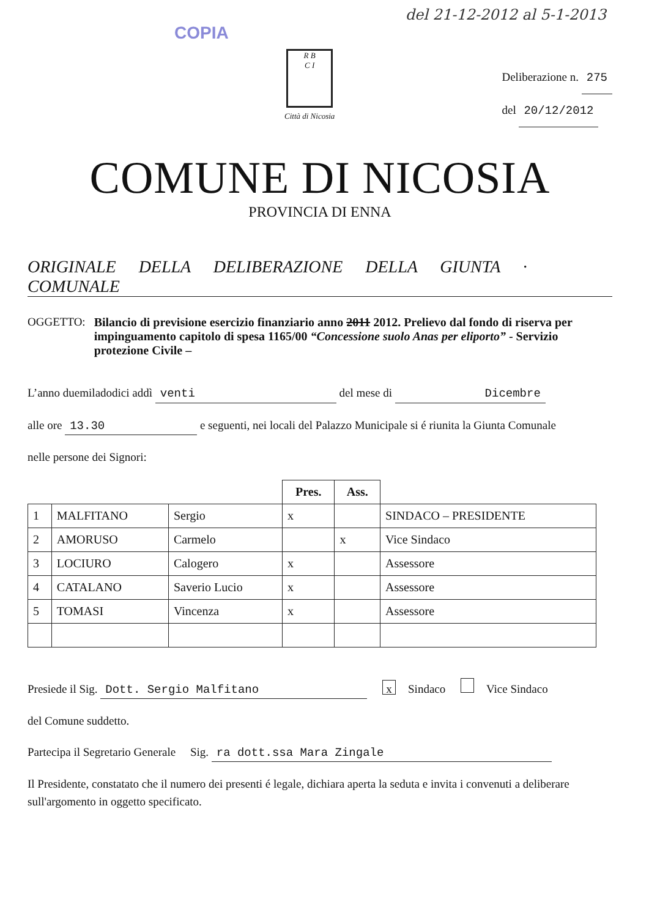del 21-12-2012 al 5-1-2013
COPIA
R B
C I
Città di Nicosia
Deliberazione n. 275
del 20/12/2012
COMUNE DI NICOSIA
PROVINCIA DI ENNA
ORIGINALE DELLA DELIBERAZIONE DELLA GIUNTA · COMUNALE
OGGETTO: Bilancio di previsione esercizio finanziario anno 2011 2012. Prelievo dal fondo di riserva per impinguamento capitolo di spesa 1165/00 “Concessione suolo Anas per eliporto” - Servizio protezione Civile –
L’anno duemiladodici addì venti del mese di Dicembre
alle ore 13.30 e seguenti, nei locali del Palazzo Municipale si é riunita la Giunta Comunale
nelle persone dei Signori:
| | | | Pres. | Ass. | |
| 1 | MALFITANO | Sergio | x | | SINDACO – PRESIDENTE |
| 2 | AMORUSO | Carmelo | | x | Vice Sindaco |
| 3 | LOCIURO | Calogero | x | | Assessore |
| 4 | CATALANO | Saverio Lucio | x | | Assessore |
| 5 | TOMASI | Vincenza | x | | Assessore |
Presiede il Sig. Dott. Sergio Malfitano x Sindaco Vice Sindaco
del Comune suddetto.
Partecipa il Segretario Generale Sig. ra dott.ssa Mara Zingale
Il Presidente, constatato che il numero dei presenti é legale, dichiara aperta la seduta e invita i convenuti a deliberare sull'argomento in oggetto specificato.